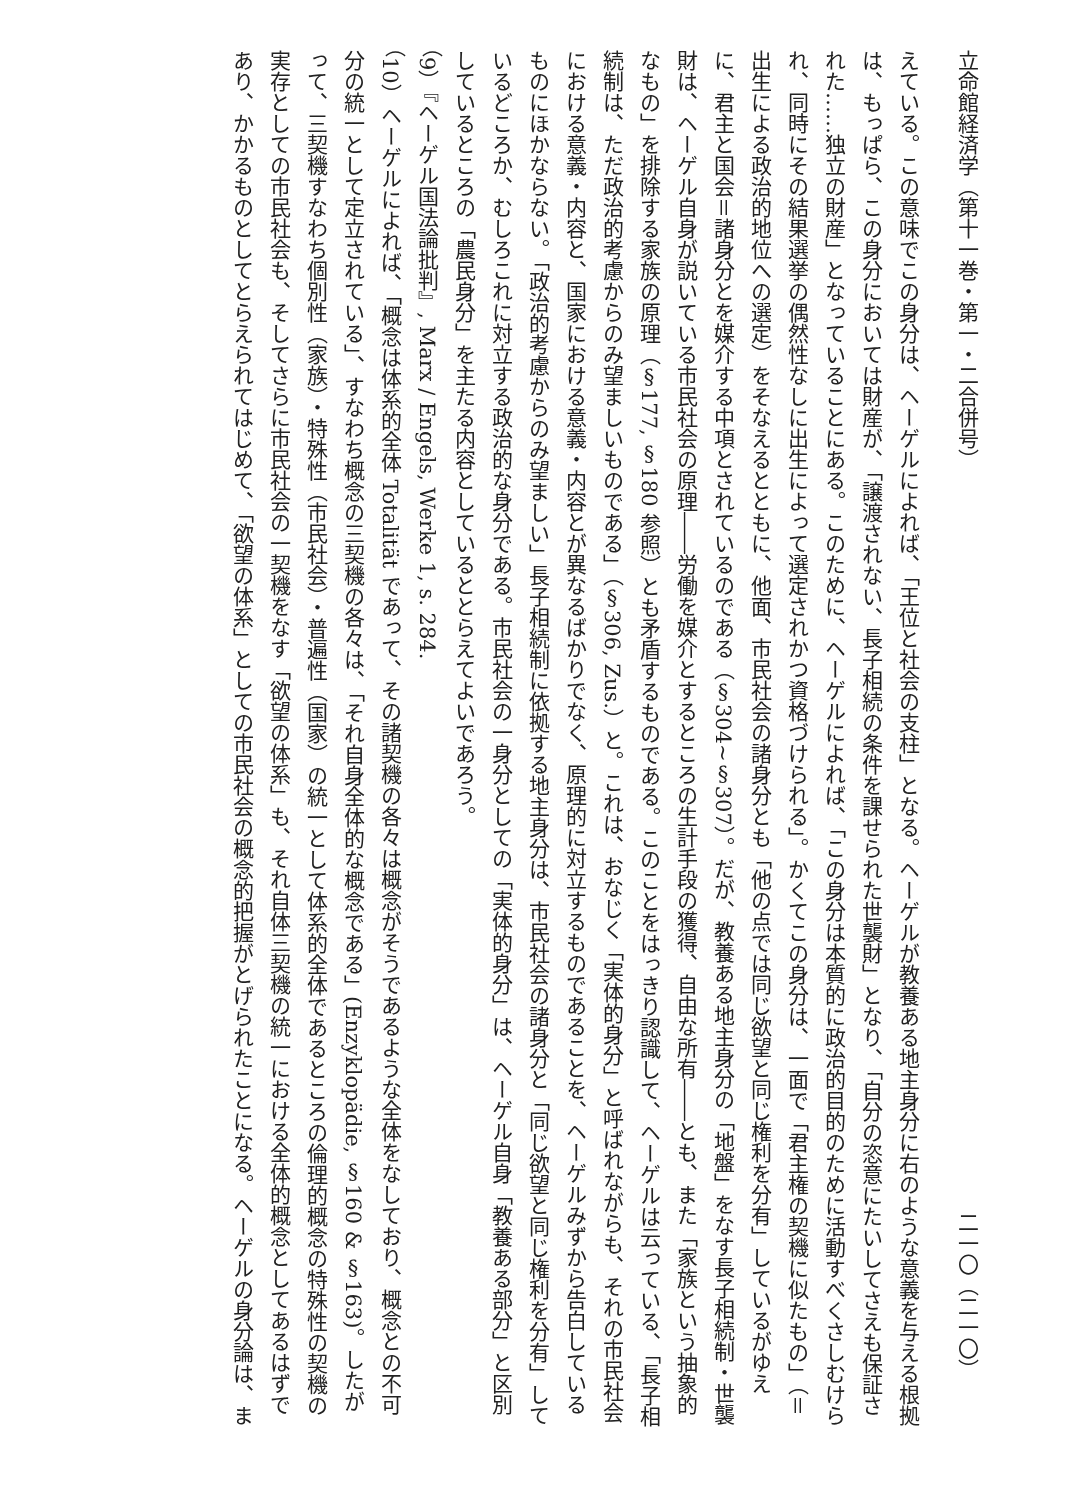立命館経済学（第十一巻・第一・二合併号） 二一〇（二一〇）
えている。この意味でこの身分は、ヘーゲルによれば、「王位と社会の支柱」となる。ヘーゲルが教養ある地主身分に右のような意義を与える根拠は、もっぱら、この身分においては財産が、「譲渡されない、長子相続の条件を課せられた世襲財」となり、「自分の恣意にたいしてさえも保証された……独立の財産」となっていることにある。このために、ヘーゲルによれば、「この身分は本質的に政治的目的のために活動すべくさしむけられ、同時にその結果選挙の偶然性なしに出生によって選定されかつ資格づけられる」。かくてこの身分は、一面で「君主権の契機に似たもの」（＝出生による政治的地位への選定）をそなえるとともに、他面、市民社会の諸身分とも「他の点では同じ欲望と同じ権利を分有」しているがゆえに、君主と国会＝諸身分とを媒介する中項とされているのである（§304~§307）。だが、教養ある地主身分の「地盤」をなす長子相続制・世襲財は、ヘーゲル自身が説いている市民社会の原理――労働を媒介とするところの生計手段の獲得、自由な所有――とも、また「家族という抽象的なもの」を排除する家族の原理（§177, §180 参照）とも矛盾するものである。このことをはっきり認識して、ヘーゲルは云っている、「長子相続制は、ただ政治的考慮からのみ望ましいものである」（§306, Zus.）と。これは、おなじく「実体的身分」と呼ばれながらも、それの市民社会における意義・内容と、国家における意義・内容とが異なるばかりでなく、原理的に対立するものであることを、ヘーゲルみずから告白しているものにほかならない。「政治的考慮からのみ望ましい」長子相続制に依拠する地主身分は、市民社会の諸身分と「同じ欲望と同じ権利を分有」しているどころか、むしろこれに対立する政治的な身分である。市民社会の一身分としての「実体的身分」は、ヘーゲル自身「教養ある部分」と区別しているところの「農民身分」を主たる内容としているととらえてよいであろう。
（9）『ヘーゲル国法論批判』, Marx / Engels, Werke 1, s. 284.
（10）ヘーゲルによれば、「概念は体系的全体 Totalität であって、その諸契機の各々は概念がそうであるような全体をなしており、概念との不可分の統一として定立されている」、すなわち概念の三契機の各々は、「それ自身全体的な概念である」(Enzyklopädie, §160 & §163)。したがって、三契機すなわち個別性（家族）・特殊性（市民社会）・普遍性（国家）の統一として体系的全体であるところの倫理的概念の特殊性の契機の実存としての市民社会も、そしてさらに市民社会の一契機をなす「欲望の体系」も、それ自体三契機の統一における全体的概念としてあるはずであり、かかるものとしてとらえられてはじめて、「欲望の体系」としての市民社会の概念的把握がとげられたことになる。ヘーゲルの身分論は、ま